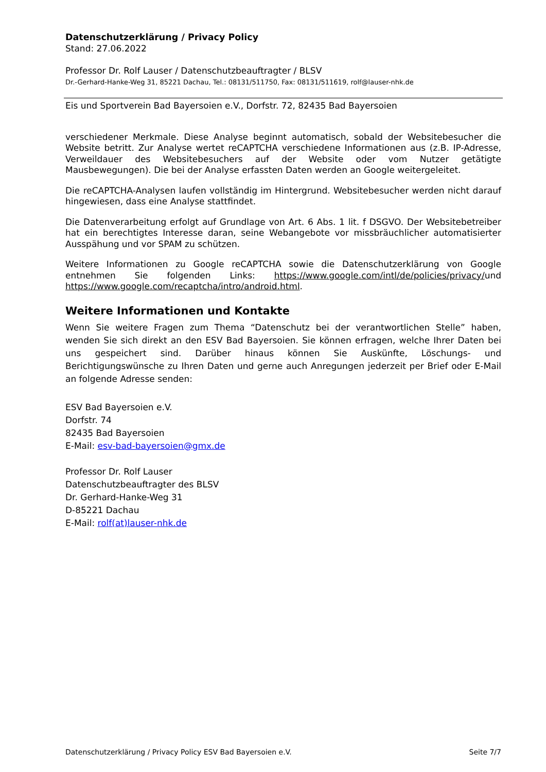Datenschutzerklärung / Privacy Policy
Stand: 27.06.2022
Professor Dr. Rolf Lauser / Datenschutzbeauftragter / BLSV
Dr.-Gerhard-Hanke-Weg 31, 85221 Dachau, Tel.: 08131/511750, Fax: 08131/511619, rolf@lauser-nhk.de
Eis und Sportverein Bad Bayersoien e.V., Dorfstr. 72, 82435 Bad Bayersoien
verschiedener Merkmale. Diese Analyse beginnt automatisch, sobald der Websitebesucher die Website betritt. Zur Analyse wertet reCAPTCHA verschiedene Informationen aus (z.B. IP-Adresse, Verweildauer des Websitebesuchers auf der Website oder vom Nutzer getätigte Mausbewegungen). Die bei der Analyse erfassten Daten werden an Google weitergeleitet.
Die reCAPTCHA-Analysen laufen vollständig im Hintergrund. Websitebesucher werden nicht darauf hingewiesen, dass eine Analyse stattfindet.
Die Datenverarbeitung erfolgt auf Grundlage von Art. 6 Abs. 1 lit. f DSGVO. Der Websitebetreiber hat ein berechtigtes Interesse daran, seine Webangebote vor missbräuchlicher automatisierter Ausspähung und vor SPAM zu schützen.
Weitere Informationen zu Google reCAPTCHA sowie die Datenschutzerklärung von Google entnehmen Sie folgenden Links: https://www.google.com/intl/de/policies/privacy/und https://www.google.com/recaptcha/intro/android.html.
Weitere Informationen und Kontakte
Wenn Sie weitere Fragen zum Thema “Datenschutz bei der verantwortlichen Stelle” haben, wenden Sie sich direkt an den ESV Bad Bayersoien. Sie können erfragen, welche Ihrer Daten bei uns gespeichert sind. Darüber hinaus können Sie Auskünfte, Löschungs- und Berichtigungswünsche zu Ihren Daten und gerne auch Anregungen jederzeit per Brief oder E-Mail an folgende Adresse senden:
ESV Bad Bayersoien e.V.
Dorfstr. 74
82435 Bad Bayersoien
E-Mail: esv-bad-bayersoien@gmx.de
Professor Dr. Rolf Lauser
Datenschutzbeauftragter des BLSV
Dr. Gerhard-Hanke-Weg 31
D-85221 Dachau
E-Mail: rolf(at)lauser-nhk.de
Datenschutzerklärung / Privacy Policy ESV Bad Bayersoien e.V. Seite 7/7